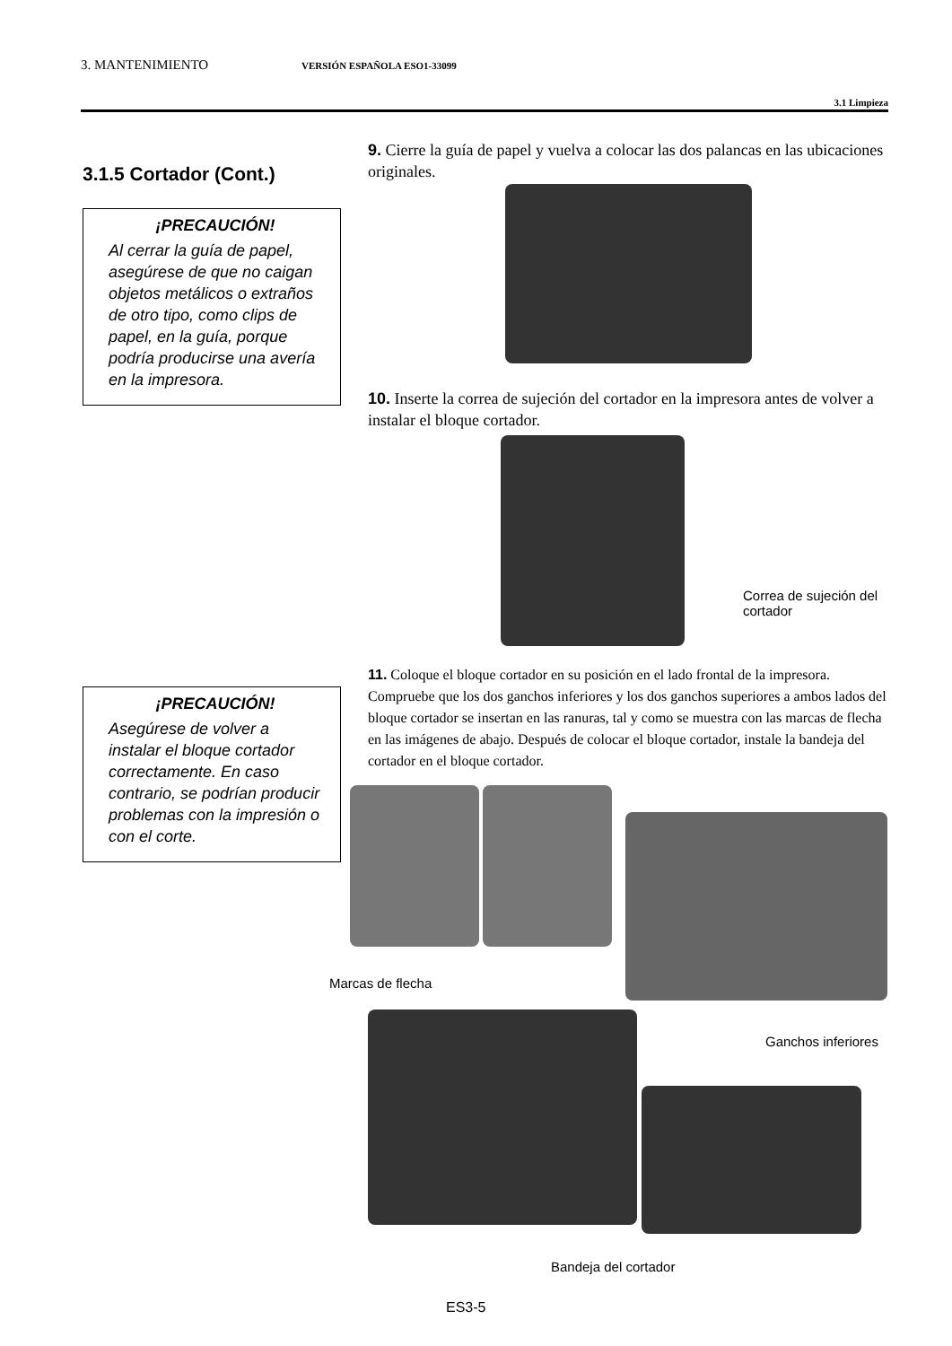3. MANTENIMIENTO VERSIÓN ESPAÑOLA ESO1-33099
3.1 Limpieza
3.1.5 Cortador (Cont.)
¡PRECAUCIÓN!
Al cerrar la guía de papel, asegúrese de que no caigan objetos metálicos o extraños de otro tipo, como clips de papel, en la guía, porque podría producirse una avería en la impresora.
¡PRECAUCIÓN!
Asegúrese de volver a instalar el bloque cortador correctamente. En caso contrario, se podrían producir problemas con la impresión o con el corte.
9. Cierre la guía de papel y vuelva a colocar las dos palancas en las ubicaciones originales.
10. Inserte la correa de sujeción del cortador en la impresora antes de volver a instalar el bloque cortador.
Correa de sujeción del cortador
11. Coloque el bloque cortador en su posición en el lado frontal de la impresora. Compruebe que los dos ganchos inferiores y los dos ganchos superiores a ambos lados del bloque cortador se insertan en las ranuras, tal y como se muestra con las marcas de flecha en las imágenes de abajo. Después de colocar el bloque cortador, instale la bandeja del cortador en el bloque cortador.
Marcas de flecha
Ganchos inferiores
Bandeja del cortador
ES3-5